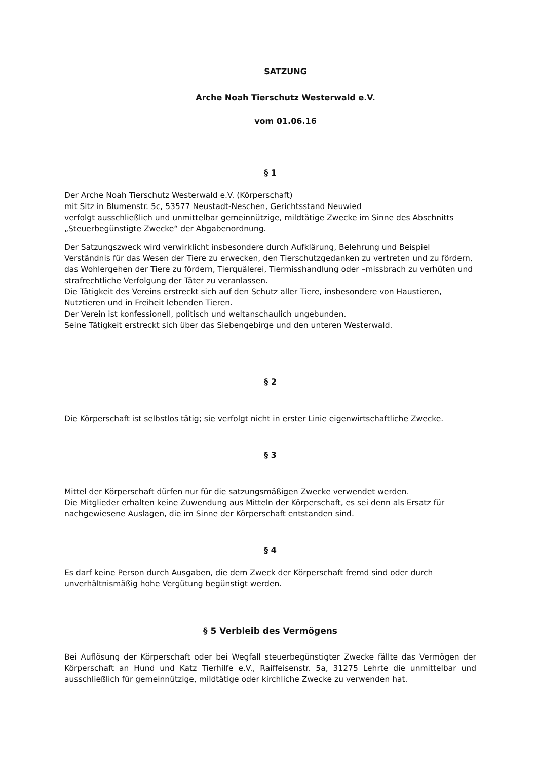SATZUNG
Arche Noah Tierschutz Westerwald e.V.
vom 01.06.16
§ 1
Der Arche Noah Tierschutz Westerwald e.V. (Körperschaft)
mit Sitz in Blumenstr. 5c, 53577 Neustadt-Neschen, Gerichtsstand Neuwied
verfolgt ausschließlich und unmittelbar gemeinnützige, mildtätige Zwecke im Sinne des Abschnitts „Steuerbegünstigte Zwecke“ der Abgabenordnung.
Der Satzungszweck wird verwirklicht insbesondere durch Aufklärung, Belehrung und Beispiel Verständnis für das Wesen der Tiere zu erwecken, den Tierschutzgedanken zu vertreten und zu fördern, das Wohlergehen der Tiere zu fördern, Tierquälerei, Tiermisshandlung oder –missbrach zu verhüten und strafrechtliche Verfolgung der Täter zu veranlassen.
Die Tätigkeit des Vereins erstreckt sich auf den Schutz aller Tiere, insbesondere von Haustieren, Nutztieren und in Freiheit lebenden Tieren.
Der Verein ist konfessionell, politisch und weltanschaulich ungebunden.
Seine Tätigkeit erstreckt sich über das Siebengebirge und den unteren Westerwald.
§ 2
Die Körperschaft ist selbstlos tätig; sie verfolgt nicht in erster Linie eigenwirtschaftliche Zwecke.
§ 3
Mittel der Körperschaft dürfen nur für die satzungsmäßigen Zwecke verwendet werden.
Die Mitglieder erhalten keine Zuwendung aus Mitteln der Körperschaft, es sei denn als Ersatz für nachgewiesene Auslagen, die im Sinne der Körperschaft entstanden sind.
§ 4
Es darf keine Person durch Ausgaben, die dem Zweck der Körperschaft fremd sind oder durch unverhältnismäßig hohe Vergütung begünstigt werden.
§ 5 Verbleib des Vermögens
Bei Auflösung der Körperschaft oder bei Wegfall steuerbegünstigter Zwecke fällte das Vermögen der Körperschaft an Hund und Katz Tierhilfe e.V., Raiffeisenstr. 5a, 31275 Lehrte die unmittelbar und ausschließlich für gemeinnützige, mildtätige oder kirchliche Zwecke zu verwenden hat.